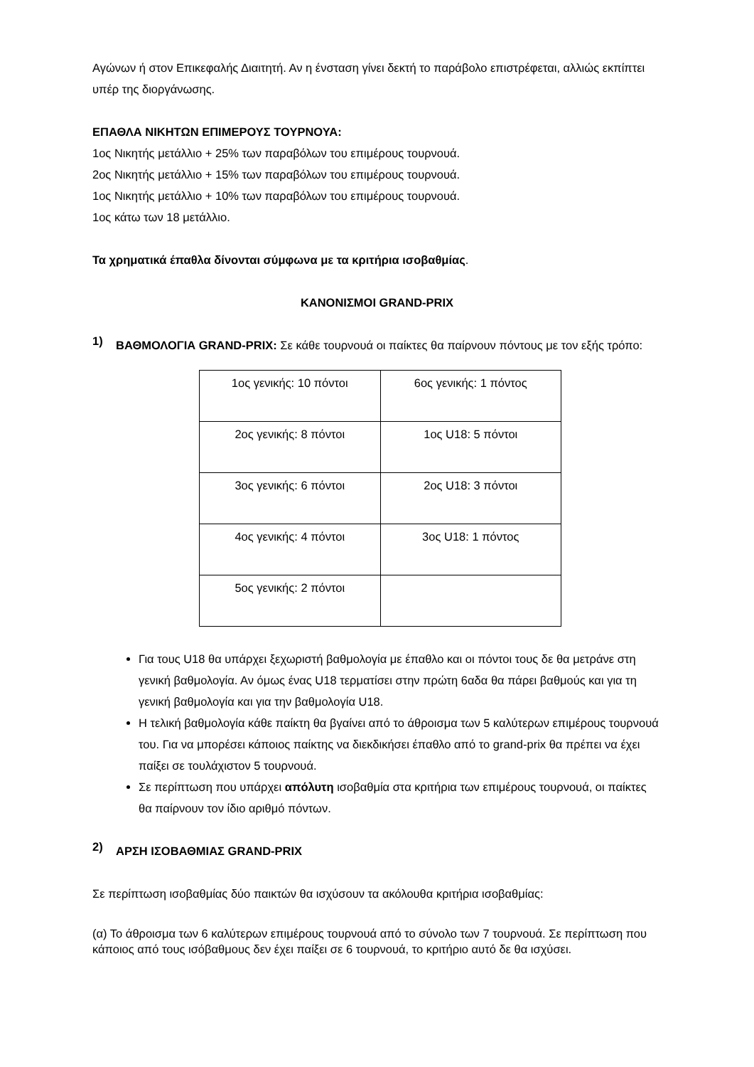Αγώνων ή στον Επικεφαλής Διαιτητή. Αν η ένσταση γίνει δεκτή το παράβολο επιστρέφεται, αλλιώς εκπίπτει υπέρ της διοργάνωσης.
ΕΠΑΘΛΑ ΝΙΚΗΤΩΝ ΕΠΙΜΕΡΟΥΣ ΤΟΥΡΝΟΥΑ:
1ος Νικητής μετάλλιο + 25% των παραβόλων του επιμέρους τουρνουά.
2ος Νικητής μετάλλιο + 15% των παραβόλων του επιμέρους τουρνουά.
1ος Νικητής μετάλλιο + 10% των παραβόλων του επιμέρους τουρνουά.
1ος κάτω των 18 μετάλλιο.
Τα χρηματικά έπαθλα δίνονται σύμφωνα με τα κριτήρια ισοβαθμίας.
ΚΑΝΟΝΙΣΜΟΙ GRAND-PRIX
1)
ΒΑΘΜΟΛΟΓΙΑ GRAND-PRIX: Σε κάθε τουρνουά οι παίκτες θα παίρνουν πόντους με τον εξής τρόπο:
| 1ος γενικής: 10 πόντοι | 6ος γενικής: 1 πόντος |
| 2ος γενικής: 8 πόντοι | 1ος U18: 5 πόντοι |
| 3ος γενικής: 6 πόντοι | 2ος U18: 3 πόντοι |
| 4ος γενικής: 4 πόντοι | 3ος U18: 1 πόντος |
| 5ος γενικής: 2 πόντοι | |
Για τους U18 θα υπάρχει ξεχωριστή βαθμολογία με έπαθλο και οι πόντοι τους δε θα μετράνε στη γενική βαθμολογία. Αν όμως ένας U18 τερματίσει στην πρώτη 6αδα θα πάρει βαθμούς και για τη γενική βαθμολογία και για την βαθμολογία U18.
Η τελική βαθμολογία κάθε παίκτη θα βγαίνει από το άθροισμα των 5 καλύτερων επιμέρους τουρνουά του. Για να μπορέσει κάποιος παίκτης να διεκδικήσει έπαθλο από το grand-prix θα πρέπει να έχει παίξει σε τουλάχιστον 5 τουρνουά.
Σε περίπτωση που υπάρχει απόλυτη ισοβαθμία στα κριτήρια των επιμέρους τουρνουά, οι παίκτες θα παίρνουν τον ίδιο αριθμό πόντων.
2)
ΑΡΣΗ ΙΣΟΒΑΘΜΙΑΣ GRAND-PRIX
Σε περίπτωση ισοβαθμίας δύο παικτών θα ισχύσουν τα ακόλουθα κριτήρια ισοβαθμίας:
(α) Το άθροισμα των 6 καλύτερων επιμέρους τουρνουά από το σύνολο των 7 τουρνουά. Σε περίπτωση που κάποιος από τους ισόβαθμους δεν έχει παίξει σε 6 τουρνουά, το κριτήριο αυτό δε θα ισχύσει.